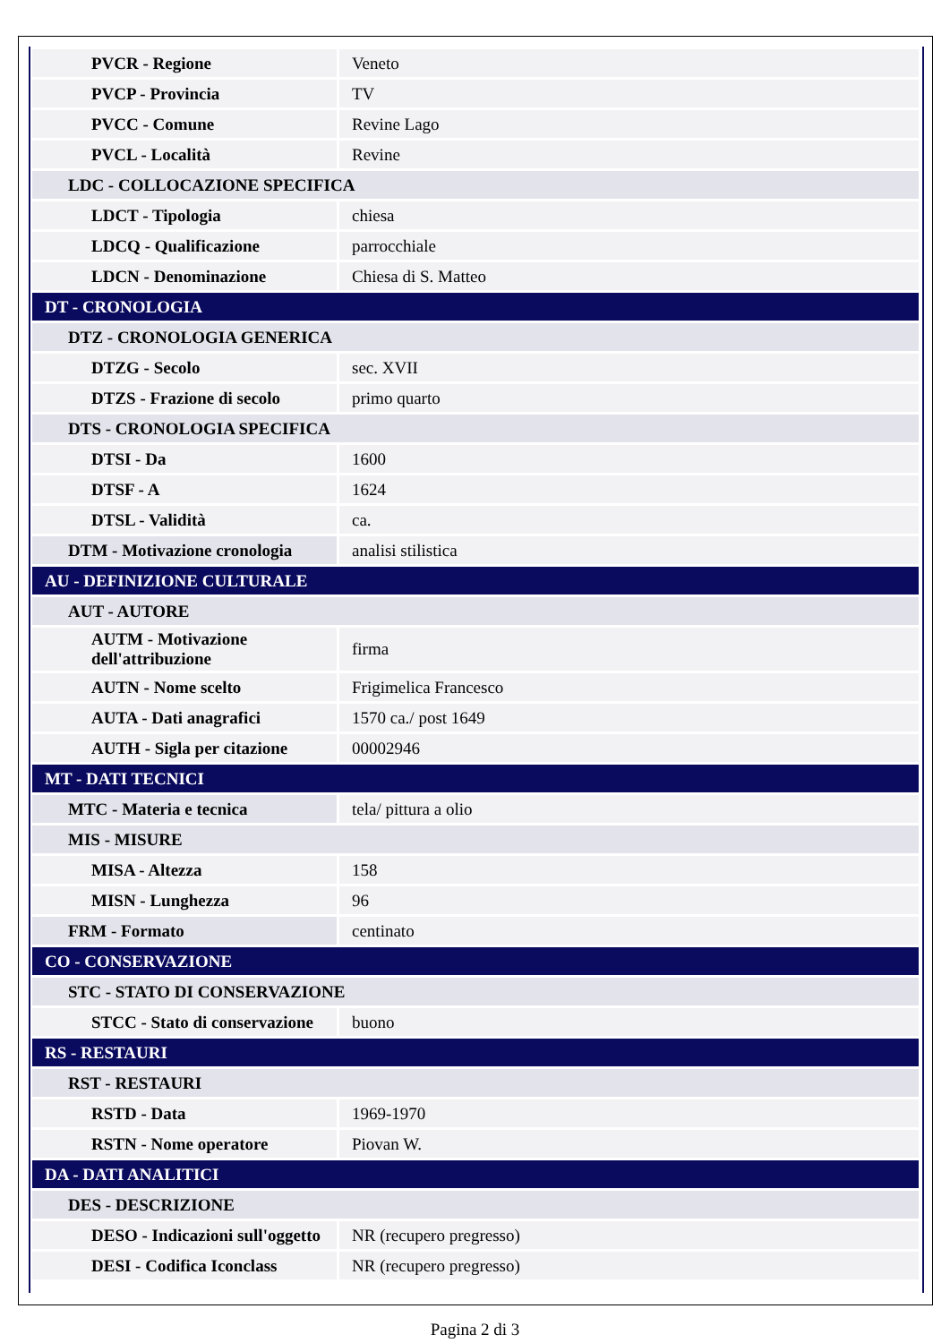| PVCR - Regione | Veneto |
| PVCP - Provincia | TV |
| PVCC - Comune | Revine Lago |
| PVCL - Località | Revine |
| LDC - COLLOCAZIONE SPECIFICA | |
| LDCT - Tipologia | chiesa |
| LDCQ - Qualificazione | parrocchiale |
| LDCN - Denominazione | Chiesa di S. Matteo |
| DT - CRONOLOGIA | |
| DTZ - CRONOLOGIA GENERICA | |
| DTZG - Secolo | sec. XVII |
| DTZS - Frazione di secolo | primo quarto |
| DTS - CRONOLOGIA SPECIFICA | |
| DTSI - Da | 1600 |
| DTSF - A | 1624 |
| DTSL - Validità | ca. |
| DTM - Motivazione cronologia | analisi stilistica |
| AU - DEFINIZIONE CULTURALE | |
| AUT - AUTORE | |
| AUTM - Motivazione dell'attribuzione | firma |
| AUTN - Nome scelto | Frigimelica Francesco |
| AUTA - Dati anagrafici | 1570 ca./ post 1649 |
| AUTH - Sigla per citazione | 00002946 |
| MT - DATI TECNICI | |
| MTC - Materia e tecnica | tela/ pittura a olio |
| MIS - MISURE | |
| MISA - Altezza | 158 |
| MISN - Lunghezza | 96 |
| FRM - Formato | centinato |
| CO - CONSERVAZIONE | |
| STC - STATO DI CONSERVAZIONE | |
| STCC - Stato di conservazione | buono |
| RS - RESTAURI | |
| RST - RESTAURI | |
| RSTD - Data | 1969-1970 |
| RSTN - Nome operatore | Piovan W. |
| DA - DATI ANALITICI | |
| DES - DESCRIZIONE | |
| DESO - Indicazioni sull'oggetto | NR (recupero pregresso) |
| DESI - Codifica Iconclass | NR (recupero pregresso) |
Pagina 2 di 3